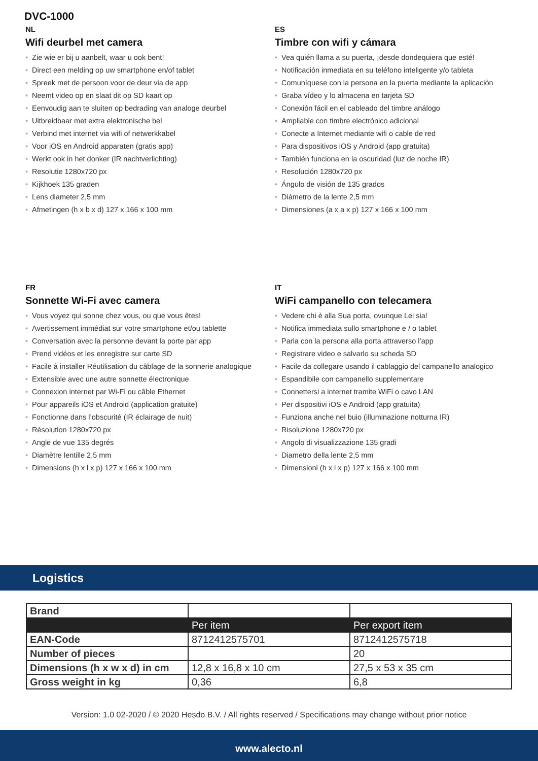DVC-1000
NL
Wifi deurbel met camera
• Zie wie er bij u aanbelt, waar u ook bent!
• Direct een melding op uw smartphone en/of tablet
• Spreek met de persoon voor de deur via de app
• Neemt video op en slaat dit op SD kaart op
• Eenvoudig aan te sluiten op bedrading van analoge deurbel
• Uitbreidbaar met extra elektronische bel
• Verbind met internet via wifi of netwerkkabel
• Voor iOS en Android apparaten (gratis app)
• Werkt ook in het donker (IR nachtverlichting)
• Resolutie 1280x720 px
• Kijkhoek 135 graden
• Lens diameter 2,5 mm
• Afmetingen (h x b x d) 127 x 166 x 100 mm
ES
Timbre con wifi y cámara
• Vea quién llama a su puerta, ¡desde dondequiera que esté!
• Notificación inmediata en su teléfono inteligente y/o tableta
• Comuníquese con la persona en la puerta mediante la aplicación
• Graba vídeo y lo almacena en tarjeta SD
• Conexión fácil en el cableado del timbre análogo
• Ampliable con timbre electrónico adicional
• Conecte a Internet mediante wifi o cable de red
• Para dispositivos iOS y Android (app gratuita)
• También funciona en la oscuridad (luz de noche IR)
• Resolución 1280x720 px
• Ángulo de visión de 135 grados
• Diámetro de la lente 2,5 mm
• Dimensiones (a x a x p) 127 x 166 x 100 mm
FR
Sonnette Wi-Fi avec camera
• Vous voyez qui sonne chez vous, ou que vous êtes!
• Avertissement immédiat sur votre smartphone et/ou tablette
• Conversation avec la personne devant la porte par app
• Prend vidéos et les enregistre sur carte SD
• Facile à installer Réutilisation du câblage de la sonnerie analogique
• Extensible avec une autre sonnette électronique
• Connexion internet par Wi-Fi ou câble Ethernet
• Pour appareils iOS et Android (application gratuite)
• Fonctionne dans l’obscurité (IR éclairage de nuit)
• Résolution 1280x720 px
• Angle de vue 135 degrés
• Diamètre lentille 2,5 mm
• Dimensions (h x l x p) 127 x 166 x 100 mm
IT
WiFi campanello con telecamera
• Vedere chi è alla Sua porta, ovunque Lei sia!
• Notifica immediata sullo smartphone e / o tablet
• Parla con la persona alla porta attraverso l’app
• Registrare video e salvarlo su scheda SD
• Facile da collegare usando il cablaggio del campanello analogico
• Espandibile con campanello supplementare
• Connettersi a internet tramite WiFi o cavo LAN
• Per dispositivi iOS e Android (app gratuita)
• Funziona anche nel buio (illuminazione notturna IR)
• Risoluzione 1280x720 px
• Angolo di visualizzazione 135 gradi
• Diametro della lente 2,5 mm
• Dimensioni (h x l x p) 127 x 166 x 100 mm
Logistics
| Brand | | |
| | Per item | Per export item |
| EAN-Code | 8712412575701 | 8712412575718 |
| Number of pieces | | 20 |
| Dimensions (h x w x d) in cm | 12,8 x 16,8 x 10 cm | 27,5 x 53 x 35 cm |
| Gross weight in kg | 0,36 | 6,8 |
Version: 1.0 02-2020 / © 2020 Hesdo B.V. / All rights reserved / Specifications may change without prior notice
www.alecto.nl